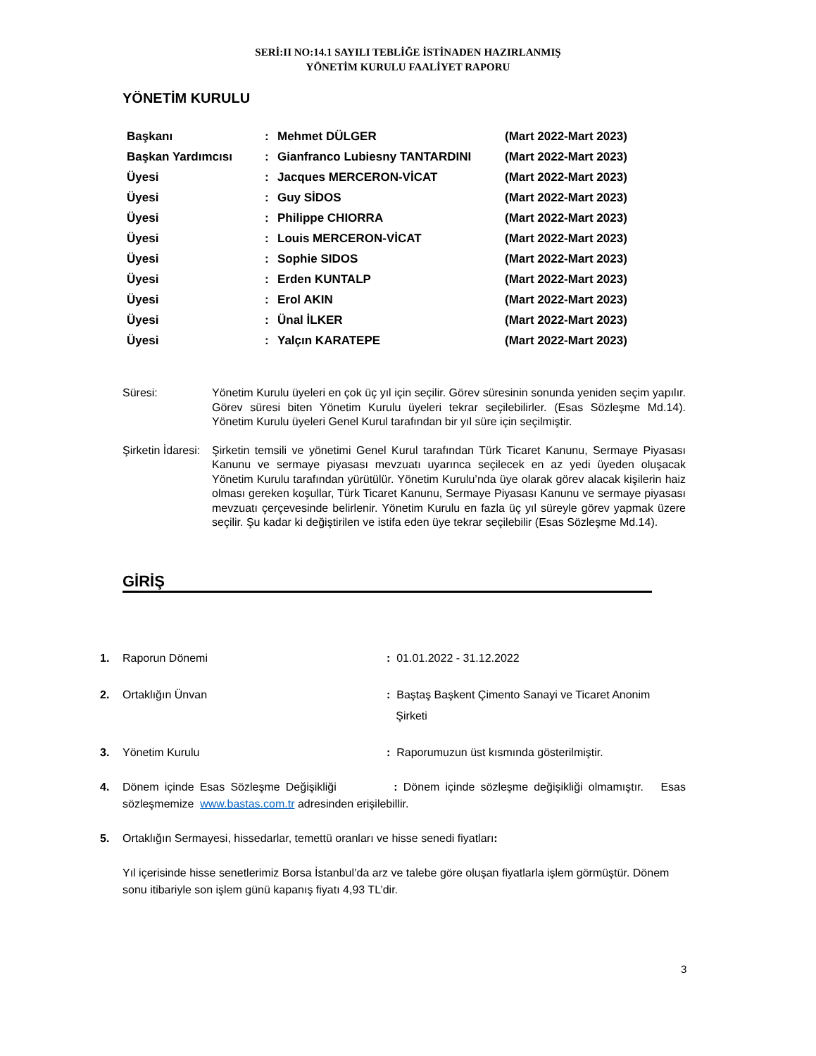SERİ:II NO:14.1 SAYILI TEBLİĞE İSTİNADEN HAZIRLANMIŞ
YÖNETİM KURULU FAALİYET RAPORU
YÖNETİM KURULU
| Başkanı | : | Mehmet DÜLGER | (Mart 2022-Mart 2023) |
| Başkan Yardımcısı | : | Gianfranco Lubiesny TANTARDINI | (Mart 2022-Mart 2023) |
| Üyesi | : | Jacques MERCERON-VİCAT | (Mart 2022-Mart 2023) |
| Üyesi | : | Guy SİDOS | (Mart 2022-Mart 2023) |
| Üyesi | : | Philippe CHIORRA | (Mart 2022-Mart 2023) |
| Üyesi | : | Louis MERCERON-VİCAT | (Mart 2022-Mart 2023) |
| Üyesi | : | Sophie SIDOS | (Mart 2022-Mart 2023) |
| Üyesi | : | Erden KUNTALP | (Mart 2022-Mart 2023) |
| Üyesi | : | Erol AKIN | (Mart 2022-Mart 2023) |
| Üyesi | : | Ünal İLKER | (Mart 2022-Mart 2023) |
| Üyesi | : | Yalçın KARATEPE | (Mart 2022-Mart 2023) |
Süresi: Yönetim Kurulu üyeleri en çok üç yıl için seçilir. Görev süresinin sonunda yeniden seçim yapılır. Görev süresi biten Yönetim Kurulu üyeleri tekrar seçilebilirler. (Esas Sözleşme Md.14). Yönetim Kurulu üyeleri Genel Kurul tarafından bir yıl süre için seçilmiştir.
Şirketin İdaresi:
Şirketin temsili ve yönetimi Genel Kurul tarafından Türk Ticaret Kanunu, Sermaye Piyasası Kanunu ve sermaye piyasası mevzuatı uyarınca seçilecek en az yedi üyeden oluşacak Yönetim Kurulu tarafından yürütülür. Yönetim Kurulu’nda üye olarak görev alacak kişilerin haiz olması gereken koşullar, Türk Ticaret Kanunu, Sermaye Piyasası Kanunu ve sermaye piyasası mevzuatı çerçevesinde belirlenir. Yönetim Kurulu en fazla üç yıl süreyle görev yapmak üzere seçilir. Şu kadar ki değiştirilen ve istifa eden üye tekrar seçilebilir (Esas Sözleşme Md.14).
GİRİŞ
1. Raporun Dönemi : 01.01.2022 - 31.12.2022
2. Ortaklığın Ünvan : Baştaş Başkent Çimento Sanayi ve Ticaret Anonim
Şirketi
3. Yönetim Kurulu : Raporumuzun üst kısmında gösterilmiştir.
4. Dönem içinde Esas Sözleşme Değişikliği : Dönem içinde sözleşme değişikliği olmamıştır. Esas sözleşmemize www.bastas.com.tr adresinden erişilebillir.
5. Ortaklığın Sermayesi, hissedarlar, temettü oranları ve hisse senedi fiyatları:
Yıl içerisinde hisse senetlerimiz Borsa İstanbul’da arz ve talebe göre oluşan fiyatlarla işlem görmüştür. Dönem sonu itibariyle son işlem günü kapanış fiyatı 4,93 TL’dir.
3